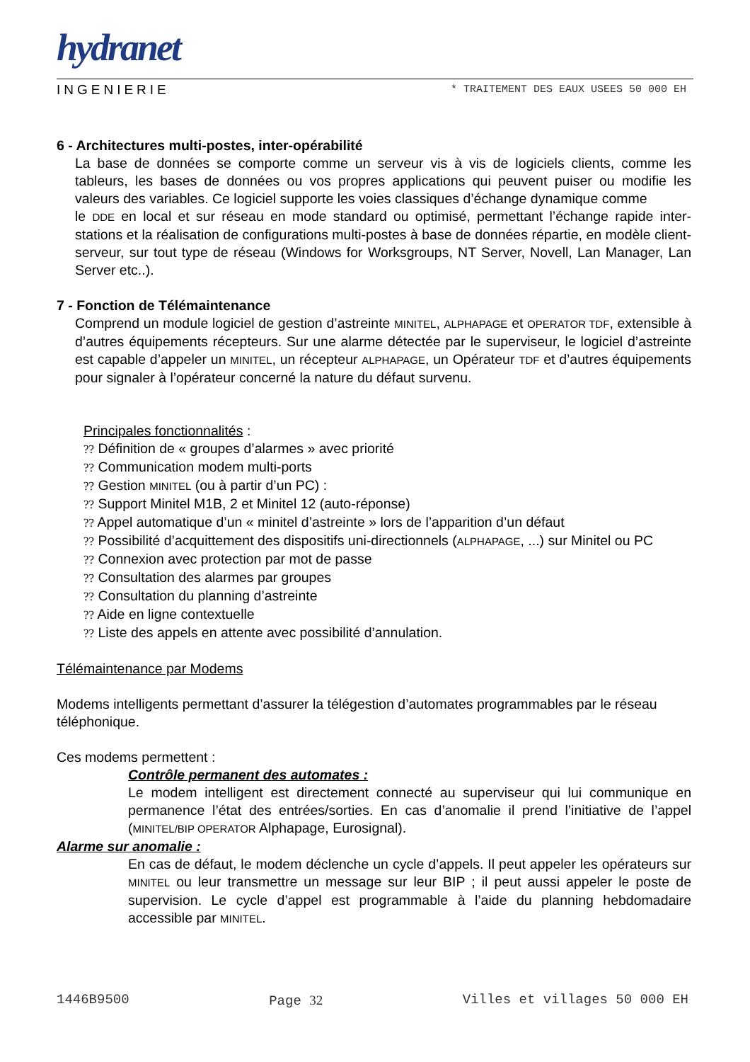hydranet
INGENIERIE * TRAITEMENT DES EAUX USEES 50 000 EH
6 - Architectures multi-postes, inter-opérabilité
La base de données se comporte comme un serveur vis à vis de logiciels clients, comme les tableurs, les bases de données ou vos propres applications qui peuvent puiser ou modifie les valeurs des variables. Ce logiciel supporte les voies classiques d’échange dynamique comme
le DDE en local et sur réseau en mode standard ou optimisé, permettant l’échange rapide inter-stations et la réalisation de configurations multi-postes à base de données répartie, en modèle client-serveur, sur tout type de réseau (Windows for Worksgroups, NT Server, Novell, Lan Manager, Lan Server etc..).
7 - Fonction de Télémaintenance
Comprend un module logiciel de gestion d’astreinte MINITEL, ALPHAPAGE et OPERATOR TDF, extensible à d’autres équipements récepteurs. Sur une alarme détectée par le superviseur, le logiciel d’astreinte est capable d’appeler un MINITEL, un récepteur ALPHAPAGE, un Opérateur TDF et d’autres équipements pour signaler à l’opérateur concerné la nature du défaut survenu.
Principales fonctionnalités :
?? Définition de « groupes d’alarmes » avec priorité
?? Communication modem multi-ports
?? Gestion MINITEL (ou à partir d’un PC) :
?? Support Minitel M1B, 2 et Minitel 12 (auto-réponse)
?? Appel automatique d’un « minitel d’astreinte » lors de l’apparition d’un défaut
?? Possibilité d’acquittement des dispositifs uni-directionnels (ALPHAPAGE, ...) sur Minitel ou PC
?? Connexion avec protection par mot de passe
?? Consultation des alarmes par groupes
?? Consultation du planning d’astreinte
?? Aide en ligne contextuelle
?? Liste des appels en attente avec possibilité d’annulation.
Télémaintenance par Modems
Modems intelligents permettant d’assurer la télégestion d’automates programmables par le réseau téléphonique.
Ces modems permettent :
Contrôle permanent des automates :
Le modem intelligent est directement connecté au superviseur qui lui communique en permanence l’état des entrées/sorties. En cas d’anomalie il prend l’initiative de l’appel (MINITEL/BIP OPERATOR Alphapage, Eurosignal).
Alarme sur anomalie :
En cas de défaut, le modem déclenche un cycle d’appels. Il peut appeler les opérateurs sur MINITEL ou leur transmettre un message sur leur BIP ; il peut aussi appeler le poste de supervision. Le cycle d’appel est programmable à l’aide du planning hebdomadaire accessible par MINITEL.
1446B9500 Page 32 Villes et villages 50 000 EH